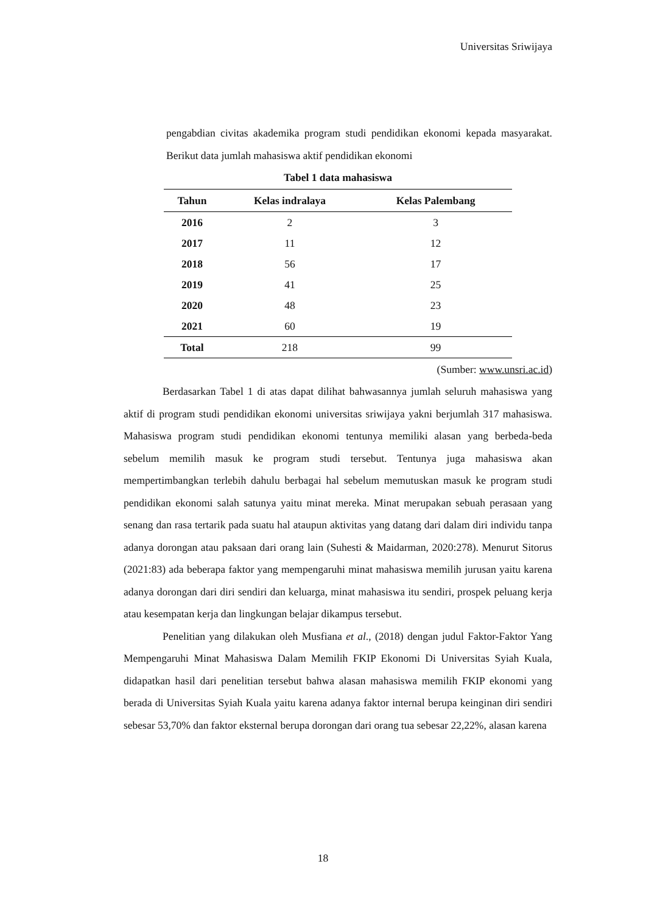Universitas Sriwijaya
pengabdian civitas akademika program studi pendidikan ekonomi kepada masyarakat. Berikut data jumlah mahasiswa aktif pendidikan ekonomi
Tabel 1 data mahasiswa
| Tahun | Kelas indralaya | Kelas Palembang |
| --- | --- | --- |
| 2016 | 2 | 3 |
| 2017 | 11 | 12 |
| 2018 | 56 | 17 |
| 2019 | 41 | 25 |
| 2020 | 48 | 23 |
| 2021 | 60 | 19 |
| Total | 218 | 99 |
(Sumber: www.unsri.ac.id)
Berdasarkan Tabel 1 di atas dapat dilihat bahwasannya jumlah seluruh mahasiswa yang aktif di program studi pendidikan ekonomi universitas sriwijaya yakni berjumlah 317 mahasiswa. Mahasiswa program studi pendidikan ekonomi tentunya memiliki alasan yang berbeda-beda sebelum memilih masuk ke program studi tersebut. Tentunya juga mahasiswa akan mempertimbangkan terlebih dahulu berbagai hal sebelum memutuskan masuk ke program studi pendidikan ekonomi salah satunya yaitu minat mereka. Minat merupakan sebuah perasaan yang senang dan rasa tertarik pada suatu hal ataupun aktivitas yang datang dari dalam diri individu tanpa adanya dorongan atau paksaan dari orang lain (Suhesti & Maidarman, 2020:278). Menurut Sitorus (2021:83) ada beberapa faktor yang mempengaruhi minat mahasiswa memilih jurusan yaitu karena adanya dorongan dari diri sendiri dan keluarga, minat mahasiswa itu sendiri, prospek peluang kerja atau kesempatan kerja dan lingkungan belajar dikampus tersebut.
Penelitian yang dilakukan oleh Musfiana et al., (2018) dengan judul Faktor-Faktor Yang Mempengaruhi Minat Mahasiswa Dalam Memilih FKIP Ekonomi Di Universitas Syiah Kuala, didapatkan hasil dari penelitian tersebut bahwa alasan mahasiswa memilih FKIP ekonomi yang berada di Universitas Syiah Kuala yaitu karena adanya faktor internal berupa keinginan diri sendiri sebesar 53,70% dan faktor eksternal berupa dorongan dari orang tua sebesar 22,22%, alasan karena
18